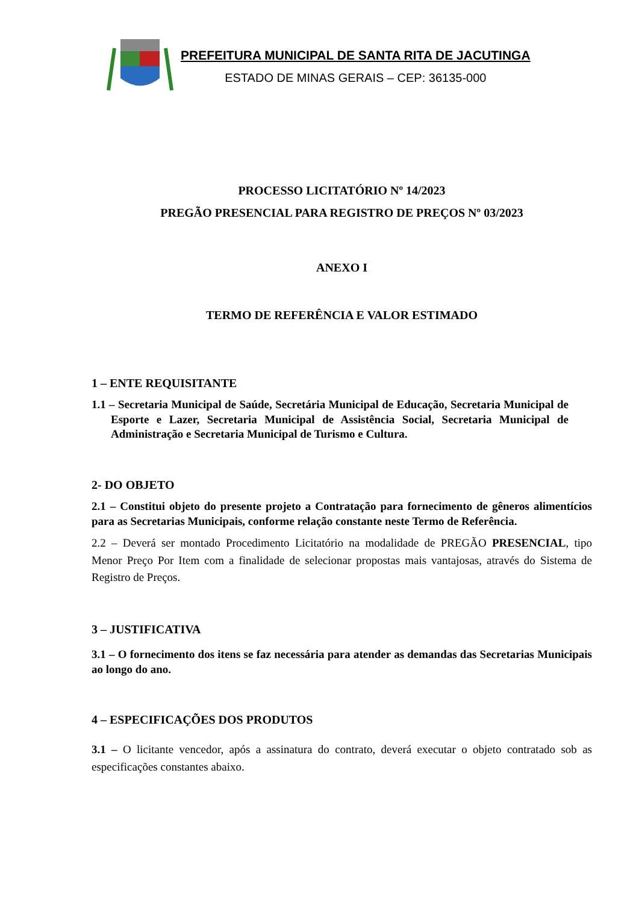PREFEITURA MUNICIPAL DE SANTA RITA DE JACUTINGA
ESTADO DE MINAS GERAIS – CEP: 36135-000
PROCESSO LICITATÓRIO Nº 14/2023
PREGÃO PRESENCIAL PARA REGISTRO DE PREÇOS Nº 03/2023
ANEXO I
TERMO DE REFERÊNCIA E VALOR ESTIMADO
1 – ENTE REQUISITANTE
1.1 – Secretaria Municipal de Saúde, Secretária Municipal de Educação, Secretaria Municipal de Esporte e Lazer, Secretaria Municipal de Assistência Social, Secretaria Municipal de Administração e Secretaria Municipal de Turismo e Cultura.
2- DO OBJETO
2.1 – Constitui objeto do presente projeto a Contratação para fornecimento de gêneros alimentícios para as Secretarias Municipais, conforme relação constante neste Termo de Referência.
2.2 – Deverá ser montado Procedimento Licitatório na modalidade de PREGÃO PRESENCIAL, tipo Menor Preço Por Item com a finalidade de selecionar propostas mais vantajosas, através do Sistema de Registro de Preços.
3 – JUSTIFICATIVA
3.1 – O fornecimento dos itens se faz necessária para atender as demandas das Secretarias Municipais ao longo do ano.
4 – ESPECIFICAÇÕES DOS PRODUTOS
3.1 – O licitante vencedor, após a assinatura do contrato, deverá executar o objeto contratado sob as especificações constantes abaixo.